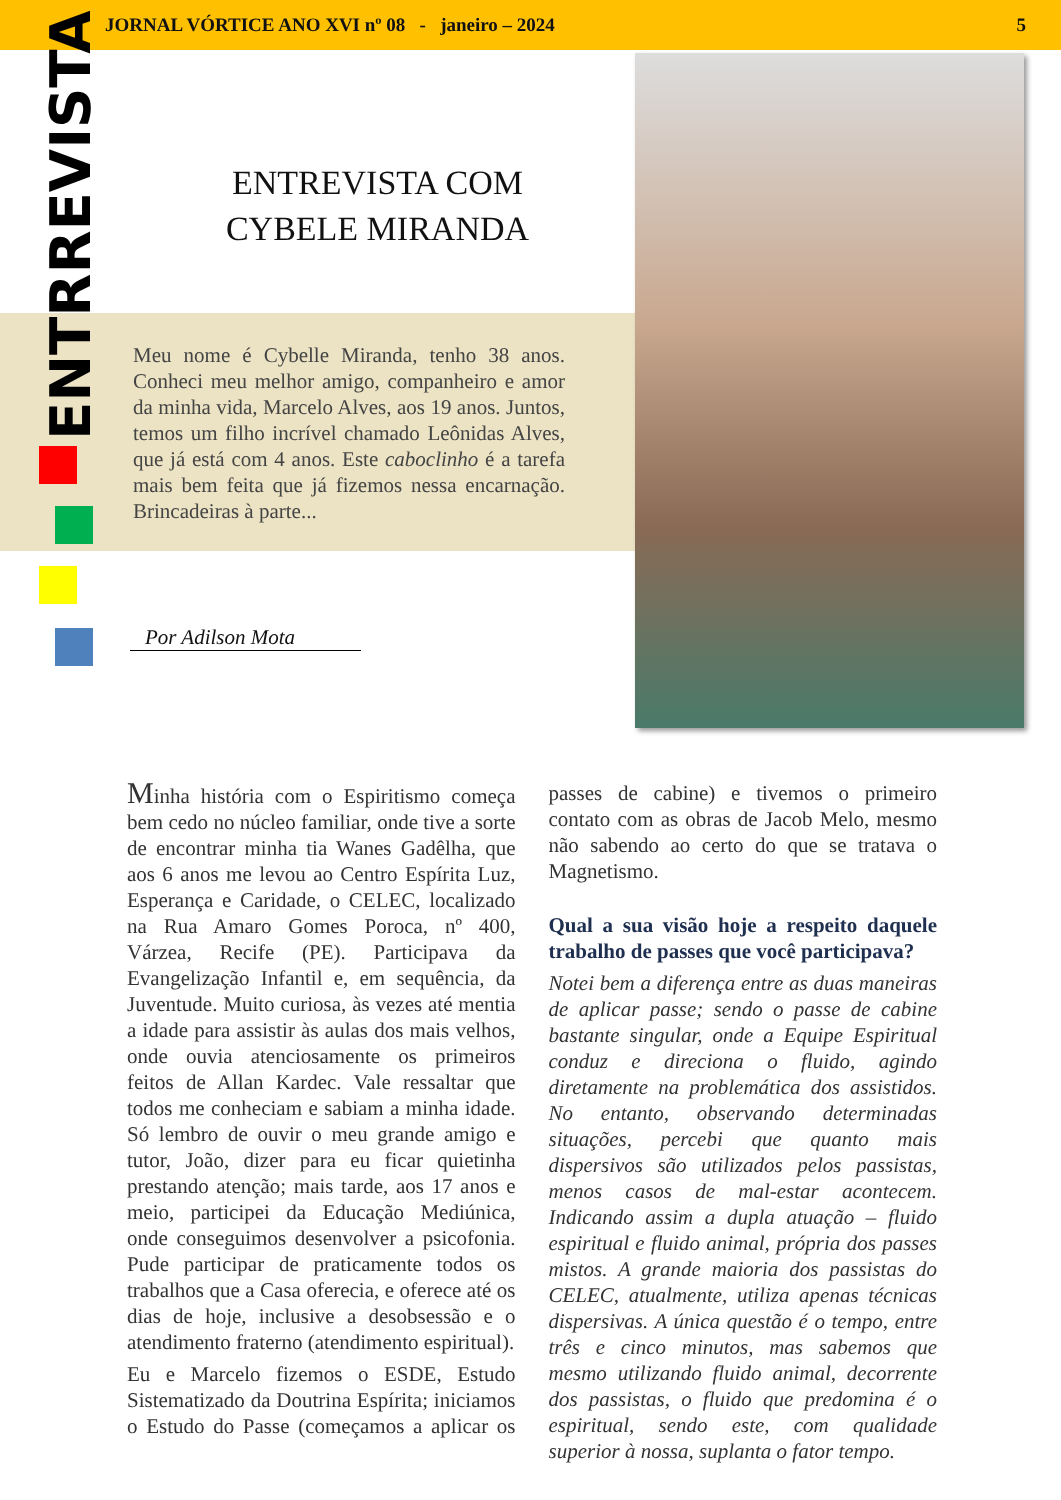JORNAL VÓRTICE ANO XVI nº 08 - janeiro – 2024 5
ENTRREVISTA
ENTREVISTA COM CYBELE MIRANDA
Meu nome é Cybelle Miranda, tenho 38 anos. Conheci meu melhor amigo, companheiro e amor da minha vida, Marcelo Alves, aos 19 anos. Juntos, temos um filho incrível chamado Leônidas Alves, que já está com 4 anos. Este caboclinho é a tarefa mais bem feita que já fizemos nessa encarnação. Brincadeiras à parte...
Por Adilson Mota
Minha história com o Espiritismo começa bem cedo no núcleo familiar, onde tive a sorte de encontrar minha tia Wanes Gadêlha, que aos 6 anos me levou ao Centro Espírita Luz, Esperança e Caridade, o CELEC, localizado na Rua Amaro Gomes Poroca, nº 400, Várzea, Recife (PE). Participava da Evangelização Infantil e, em sequência, da Juventude. Muito curiosa, às vezes até mentia a idade para assistir às aulas dos mais velhos, onde ouvia atenciosamente os primeiros feitos de Allan Kardec. Vale ressaltar que todos me conheciam e sabiam a minha idade. Só lembro de ouvir o meu grande amigo e tutor, João, dizer para eu ficar quietinha prestando atenção; mais tarde, aos 17 anos e meio, participei da Educação Mediúnica, onde conseguimos desenvolver a psicofonia. Pude participar de praticamente todos os trabalhos que a Casa oferecia, e oferece até os dias de hoje, inclusive a desobsessão e o atendimento fraterno (atendimento espiritual).
Eu e Marcelo fizemos o ESDE, Estudo Sistematizado da Doutrina Espírita; iniciamos o Estudo do Passe (começamos a aplicar os passes de cabine) e tivemos o primeiro contato com as obras de Jacob Melo, mesmo não sabendo ao certo do que se tratava o Magnetismo.
Qual a sua visão hoje a respeito daquele trabalho de passes que você participava?
Notei bem a diferença entre as duas maneiras de aplicar passe; sendo o passe de cabine bastante singular, onde a Equipe Espiritual conduz e direciona o fluido, agindo diretamente na problemática dos assistidos. No entanto, observando determinadas situações, percebi que quanto mais dispersivos são utilizados pelos passistas, menos casos de mal-estar acontecem. Indicando assim a dupla atuação – fluido espiritual e fluido animal, própria dos passes mistos. A grande maioria dos passistas do CELEC, atualmente, utiliza apenas técnicas dispersivas. A única questão é o tempo, entre três e cinco minutos, mas sabemos que mesmo utilizando fluido animal, decorrente dos passistas, o fluido que predomina é o espiritual, sendo este, com qualidade superior à nossa, suplanta o fator tempo.